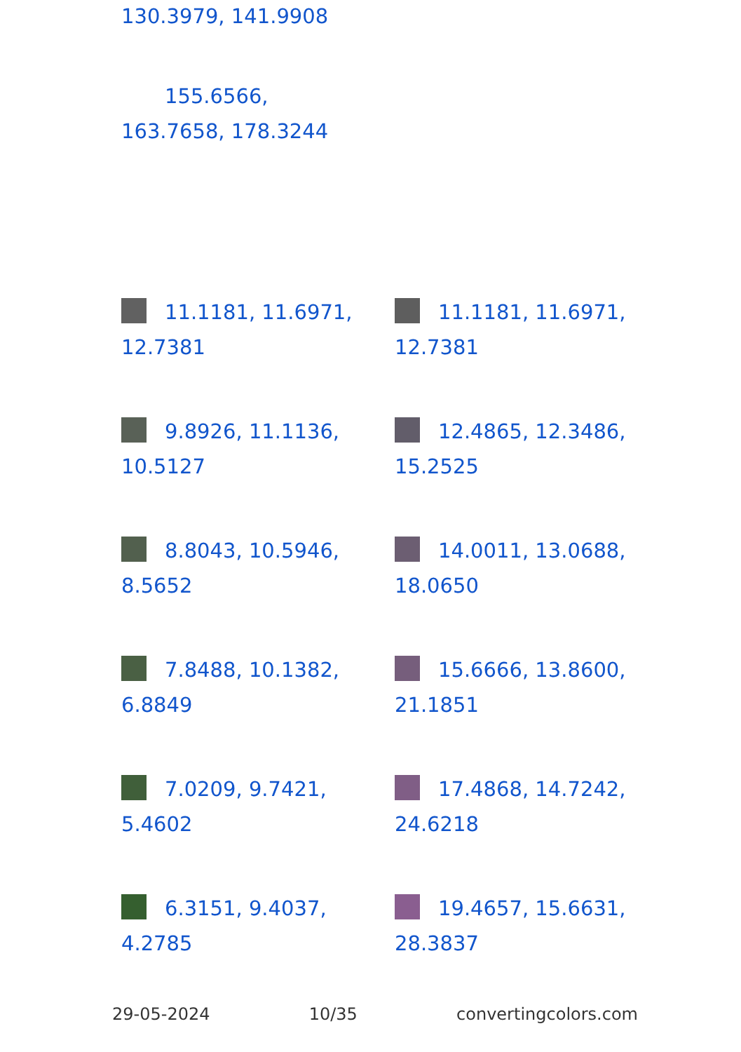130.3979, 141.9908
155.6566, 163.7658, 178.3244
11.1181, 11.6971, 12.7381
11.1181, 11.6971, 12.7381
9.8926, 11.1136, 10.5127
12.4865, 12.3486, 15.2525
8.8043, 10.5946, 8.5652
14.0011, 13.0688, 18.0650
7.8488, 10.1382, 6.8849
15.6666, 13.8600, 21.1851
7.0209, 9.7421, 5.4602
17.4868, 14.7242, 24.6218
6.3151, 9.4037, 4.2785
19.4657, 15.6631, 28.3837
29-05-2024 10/35 convertingcolors.com